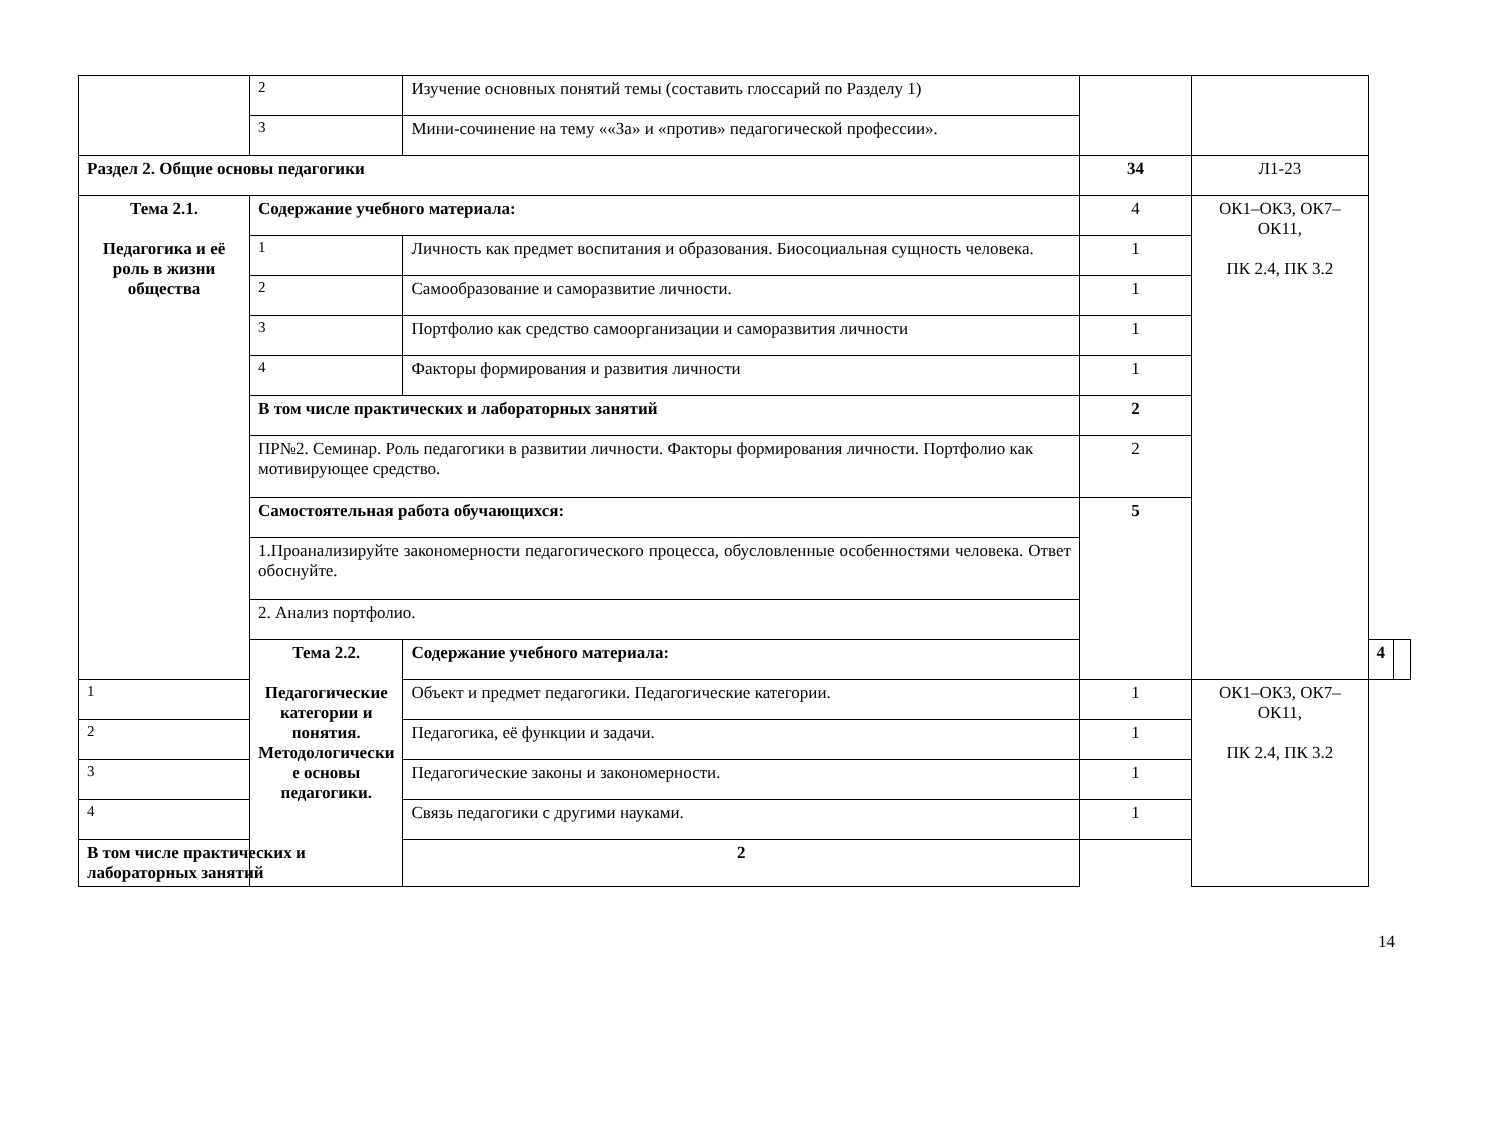| | 2 | Изучение основных понятий темы (составить глоссарий по Разделу 1) | | | | |
| | 3 | Мини-сочинение на тему ««За» и «против» педагогической профессии». | | | | |
| Раздел 2. Общие основы педагогики | | | 34 | Л1-23 | | |
| Тема 2.1. Педагогика и её роль в жизни общества | Содержание учебного материала: | | 4 | ОК1–ОК3, ОК7–ОК11, ПК 2.4, ПК 3.2 | | |
| | 1 | Личность как предмет воспитания и образования. Биосоциальная сущность человека. | 1 | | | |
| | 2 | Самообразование и саморазвитие личности. | 1 | | | |
| | 3 | Портфолио как средство самоорганизации и саморазвития личности | 1 | | | |
| | 4 | Факторы формирования и развития личности | 1 | | | |
| | В том числе практических и лабораторных занятий | | 2 | | | |
| | ПР№2. Семинар. Роль педагогики в развитии личности. Факторы формирования личности. Портфолио как мотивирующее средство. | | 2 | | | |
| | Самостоятельная работа обучающихся: | | 5 | | | |
| | 1.Проанализируйте закономерности педагогического процесса, обусловленные особенностями человека. Ответ обоснуйте. | | | | | |
| | 2. Анализ портфолио. | | | | | |
| | Тема 2.2. Педагогические категории и понятия. Методологически е основы педагогики. | Содержание учебного материала: | | | 4 | |
| 1 | | Объект и предмет педагогики. Педагогические категории. | 1 | ОК1–ОК3, ОК7–ОК11, ПК 2.4, ПК 3.2 | | |
| 2 | | Педагогика, её функции и задачи. | 1 | | | |
| 3 | | Педагогические законы и закономерности. | 1 | | | |
| 4 | | Связь педагогики с другими науками. | 1 | | | |
| В том числе практических и лабораторных занятий | | 2 | | | | |
14